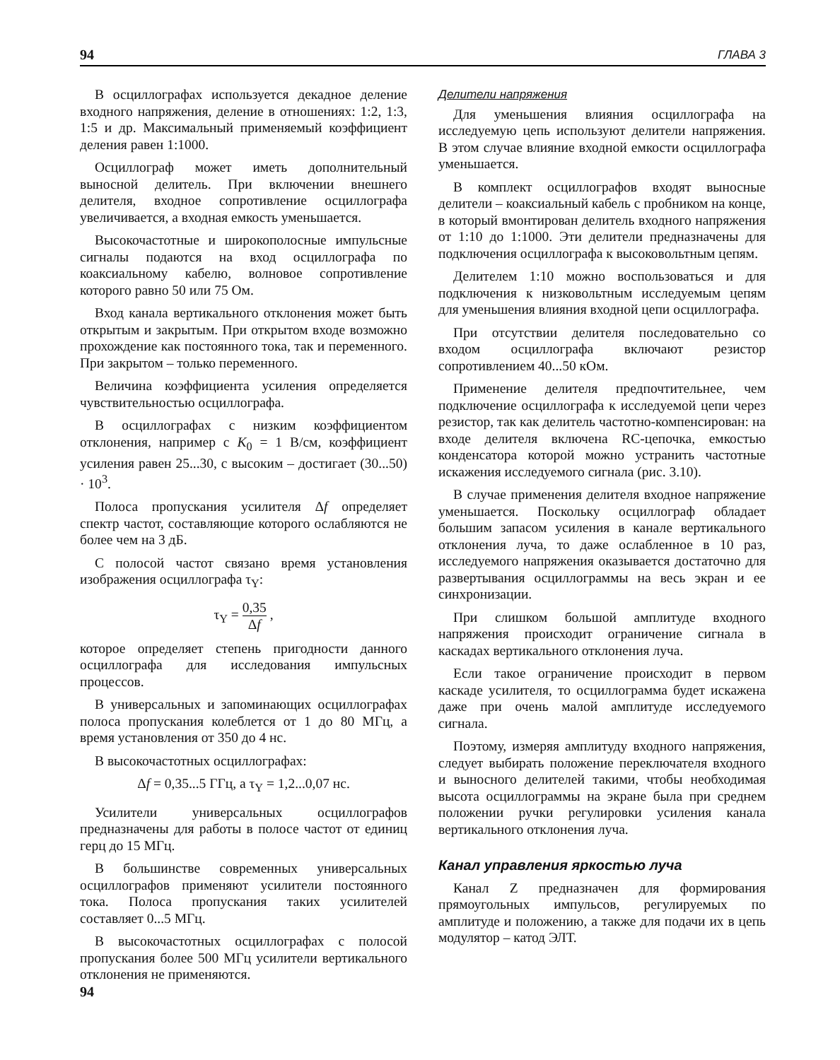94 ГЛАВА 3
В осциллографах используется декадное деление входного напряжения, деление в отношениях: 1:2, 1:3, 1:5 и др. Максимальный применяемый коэффициент деления равен 1:1000.
Осциллограф может иметь дополнительный выносной делитель. При включении внешнего делителя, входное сопротивление осциллографа увеличивается, а входная емкость уменьшается.
Высокочастотные и широкополосные импульсные сигналы подаются на вход осциллографа по коаксиальному кабелю, волновое сопротивление которого равно 50 или 75 Ом.
Вход канала вертикального отклонения может быть открытым и закрытым. При открытом входе возможно прохождение как постоянного тока, так и переменного. При закрытом – только переменного.
Величина коэффициента усиления определяется чувствительностью осциллографа.
В осциллографах с низким коэффициентом отклонения, например с K<sub>0</sub> = 1 В/см, коэффициент усиления равен 25...30, с высоким – достигает (30...50) · 10<sup>3</sup>.
Полоса пропускания усилителя Δf определяет спектр частот, составляющие которого ослабляются не более чем на 3 дБ.
С полосой частот связано время установления изображения осциллографа τ<sub>Y</sub>:
τ<sub>Y</sub> = 0,35 Δf ,
которое определяет степень пригодности данного осциллографа для исследования импульсных процессов.
В универсальных и запоминающих осциллографах полоса пропускания колеблется от 1 до 80 МГц, а время установления от 350 до 4 нс.
В высокочастотных осциллографах:
Δf = 0,35...5 ГГц, а τ<sub>Y</sub> = 1,2...0,07 нс.
Усилители универсальных осциллографов предназначены для работы в полосе частот от единиц герц до 15 МГц.
В большинстве современных универсальных осциллографов применяют усилители постоянного тока. Полоса пропускания таких усилителей составляет 0...5 МГц.
В высокочастотных осциллографах с полосой пропускания более 500 МГц усилители вертикального отклонения не применяются.
Делители напряжения
Для уменьшения влияния осциллографа на исследуемую цепь используют делители напряжения. В этом случае влияние входной емкости осциллографа уменьшается.
В комплект осциллографов входят выносные делители – коаксиальный кабель с пробником на конце, в который вмонтирован делитель входного напряжения от 1:10 до 1:1000. Эти делители предназначены для подключения осциллографа к высоковольтным цепям.
Делителем 1:10 можно воспользоваться и для подключения к низковольтным исследуемым цепям для уменьшения влияния входной цепи осциллографа.
При отсутствии делителя последовательно со входом осциллографа включают резистор сопротивлением 40...50 кОм.
Применение делителя предпочтительнее, чем подключение осциллографа к исследуемой цепи через резистор, так как делитель частотно-компенсирован: на входе делителя включена RC-цепочка, емкостью конденсатора которой можно устранить частотные искажения исследуемого сигнала (рис. 3.10).
В случае применения делителя входное напряжение уменьшается. Поскольку осциллограф обладает большим запасом усиления в канале вертикального отклонения луча, то даже ослабленное в 10 раз, исследуемого напряжения оказывается достаточно для развертывания осциллограммы на весь экран и ее синхронизации.
При слишком большой амплитуде входного напряжения происходит ограничение сигнала в каскадах вертикального отклонения луча.
Если такое ограничение происходит в первом каскаде усилителя, то осциллограмма будет искажена даже при очень малой амплитуде исследуемого сигнала.
Поэтому, измеряя амплитуду входного напряжения, следует выбирать положение переключателя входного и выносного делителей такими, чтобы необходимая высота осциллограммы на экране была при среднем положении ручки регулировки усиления канала вертикального отклонения луча.
Канал управления яркостью луча
Канал Z предназначен для формирования прямоугольных импульсов, регулируемых по амплитуде и положению, а также для подачи их в цепь модулятор – катод ЭЛТ.
94